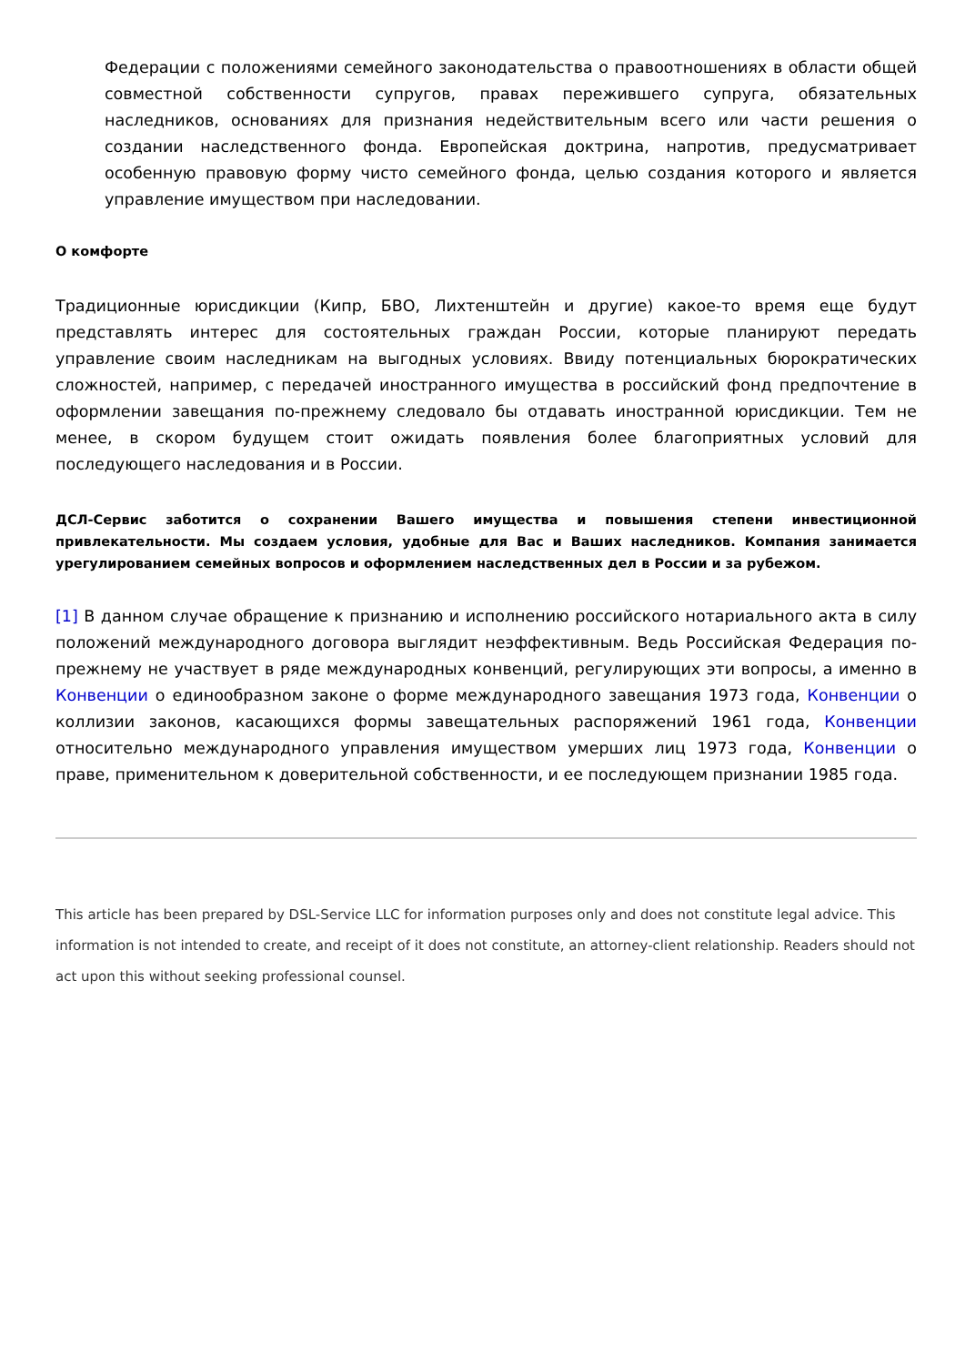Федерации с положениями семейного законодательства о правоотношениях в области общей совместной собственности супругов, правах пережившего супруга, обязательных наследников, основаниях для признания недействительным всего или части решения о создании наследственного фонда. Европейская доктрина, напротив, предусматривает особенную правовую форму чисто семейного фонда, целью создания которого и является управление имуществом при наследовании.
О комфорте
Традиционные юрисдикции (Кипр, БВО, Лихтенштейн и другие) какое-то время еще будут представлять интерес для состоятельных граждан России, которые планируют передать управление своим наследникам на выгодных условиях. Ввиду потенциальных бюрократических сложностей, например, с передачей иностранного имущества в российский фонд предпочтение в оформлении завещания по-прежнему следовало бы отдавать иностранной юрисдикции. Тем не менее, в скором будущем стоит ожидать появления более благоприятных условий для последующего наследования и в России.
ДСЛ-Сервис заботится о сохранении Вашего имущества и повышения степени инвестиционной привлекательности. Мы создаем условия, удобные для Вас и Ваших наследников. Компания занимается урегулированием семейных вопросов и оформлением наследственных дел в России и за рубежом.
[1] В данном случае обращение к признанию и исполнению российского нотариального акта в силу положений международного договора выглядит неэффективным. Ведь Российская Федерация по-прежнему не участвует в ряде международных конвенций, регулирующих эти вопросы, а именно в Конвенции о единообразном законе о форме международного завещания 1973 года, Конвенции о коллизии законов, касающихся формы завещательных распоряжений 1961 года, Конвенции относительно международного управления имуществом умерших лиц 1973 года, Конвенции о праве, применительном к доверительной собственности, и ее последующем признании 1985 года.
This article has been prepared by DSL-Service LLC for information purposes only and does not constitute legal advice. This information is not intended to create, and receipt of it does not constitute, an attorney-client relationship. Readers should not act upon this without seeking professional counsel.